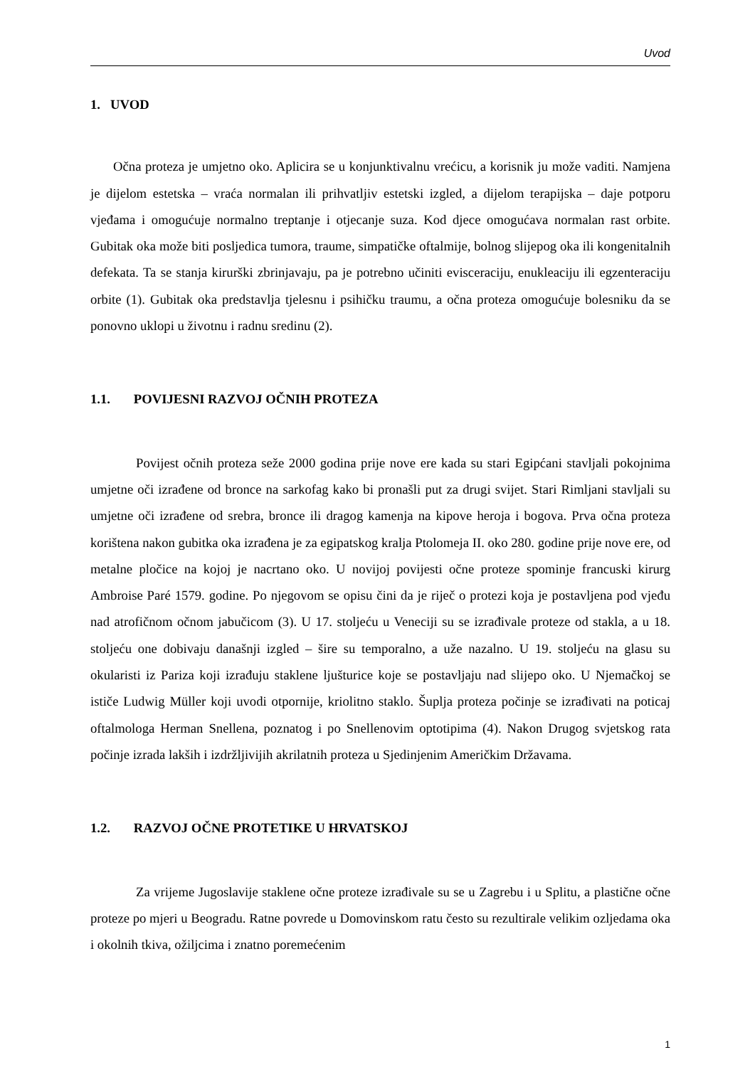Uvod
1. UVOD
Očna proteza je umjetno oko. Aplicira se u konjunktivalnu vrećicu, a korisnik ju može vaditi. Namjena je dijelom estetska – vraća normalan ili prihvatljiv estetski izgled, a dijelom terapijska – daje potporu vjeđama i omogućuje normalno treptanje i otjecanje suza. Kod djece omogućava normalan rast orbite. Gubitak oka može biti posljedica tumora, traume, simpatičke oftalmije, bolnog slijepog oka ili kongenitalnih defekata. Ta se stanja kirurški zbrinjavaju, pa je potrebno učiniti evisceraciju, enukleaciju ili egzenteraciju orbite (1). Gubitak oka predstavlja tjelesnu i psihičku traumu, a očna proteza omogućuje bolesniku da se ponovno uklopi u životnu i radnu sredinu (2).
1.1. POVIJESNI RAZVOJ OČNIH PROTEZA
Povijest očnih proteza seže 2000 godina prije nove ere kada su stari Egipćani stavljali pokojnima umjetne oči izrađene od bronce na sarkofag kako bi pronašli put za drugi svijet. Stari Rimljani stavljali su umjetne oči izrađene od srebra, bronce ili dragog kamenja na kipove heroja i bogova. Prva očna proteza korištena nakon gubitka oka izrađena je za egipatskog kralja Ptolomeja II. oko 280. godine prije nove ere, od metalne pločice na kojoj je nacrtano oko. U novijoj povijesti očne proteze spominje francuski kirurg Ambroise Paré 1579. godine. Po njegovom se opisu čini da je riječ o protezi koja je postavljena pod vjeđu nad atrofičnom očnom jabučicom (3). U 17. stoljeću u Veneciji su se izrađivale proteze od stakla, a u 18. stoljeću one dobivaju današnji izgled – šire su temporalno, a uže nazalno. U 19. stoljeću na glasu su okularisti iz Pariza koji izrađuju staklene ljušturice koje se postavljaju nad slijepo oko. U Njemačkoj se ističe Ludwig Müller koji uvodi otpornije, kriolitno staklo. Šuplja proteza počinje se izrađivati na poticaj oftalmologa Herman Snellena, poznatog i po Snellenovim optotipima (4). Nakon Drugog svjetskog rata počinje izrada lakših i izdržljivijih akrilatnih proteza u Sjedinjenim Američkim Državama.
1.2. RAZVOJ OČNE PROTETIKE U HRVATSKOJ
Za vrijeme Jugoslavije staklene očne proteze izrađivale su se u Zagrebu i u Splitu, a plastične očne proteze po mjeri u Beogradu. Ratne povrede u Domovinskom ratu često su rezultirale velikim ozljedama oka i okolnih tkiva, ožiljcima i znatno poremećenim
1